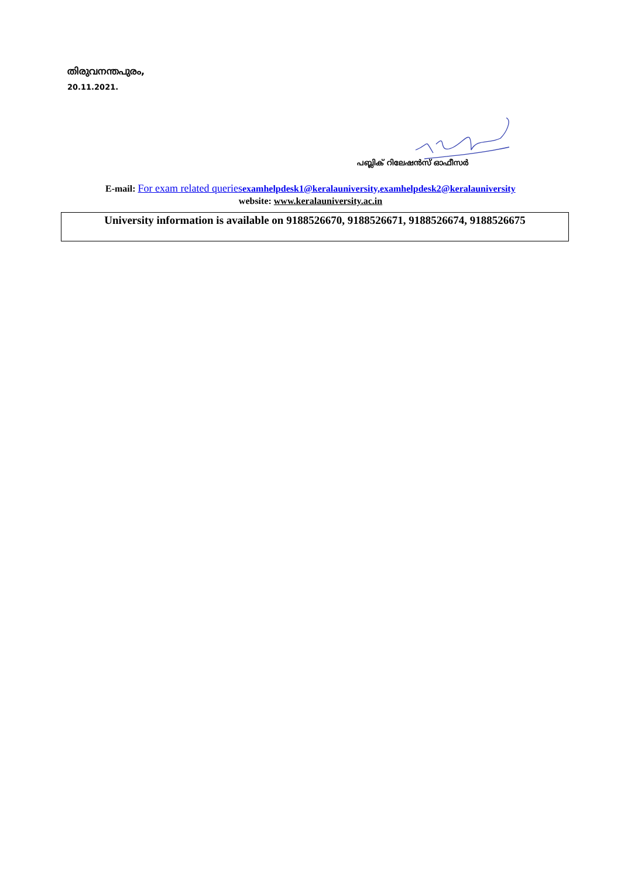തിരുവനന്തപുരം,
20.11.2021.
പബ്ലിക് റിലേഷൻസ് ഓഫീസർ
E-mail: For exam related queriesexamhelpdesk1@keralauniversity,examhelpdesk2@keralauniversity
website: www.keralauniversity.ac.in
University information is available on 9188526670, 9188526671, 9188526674, 9188526675